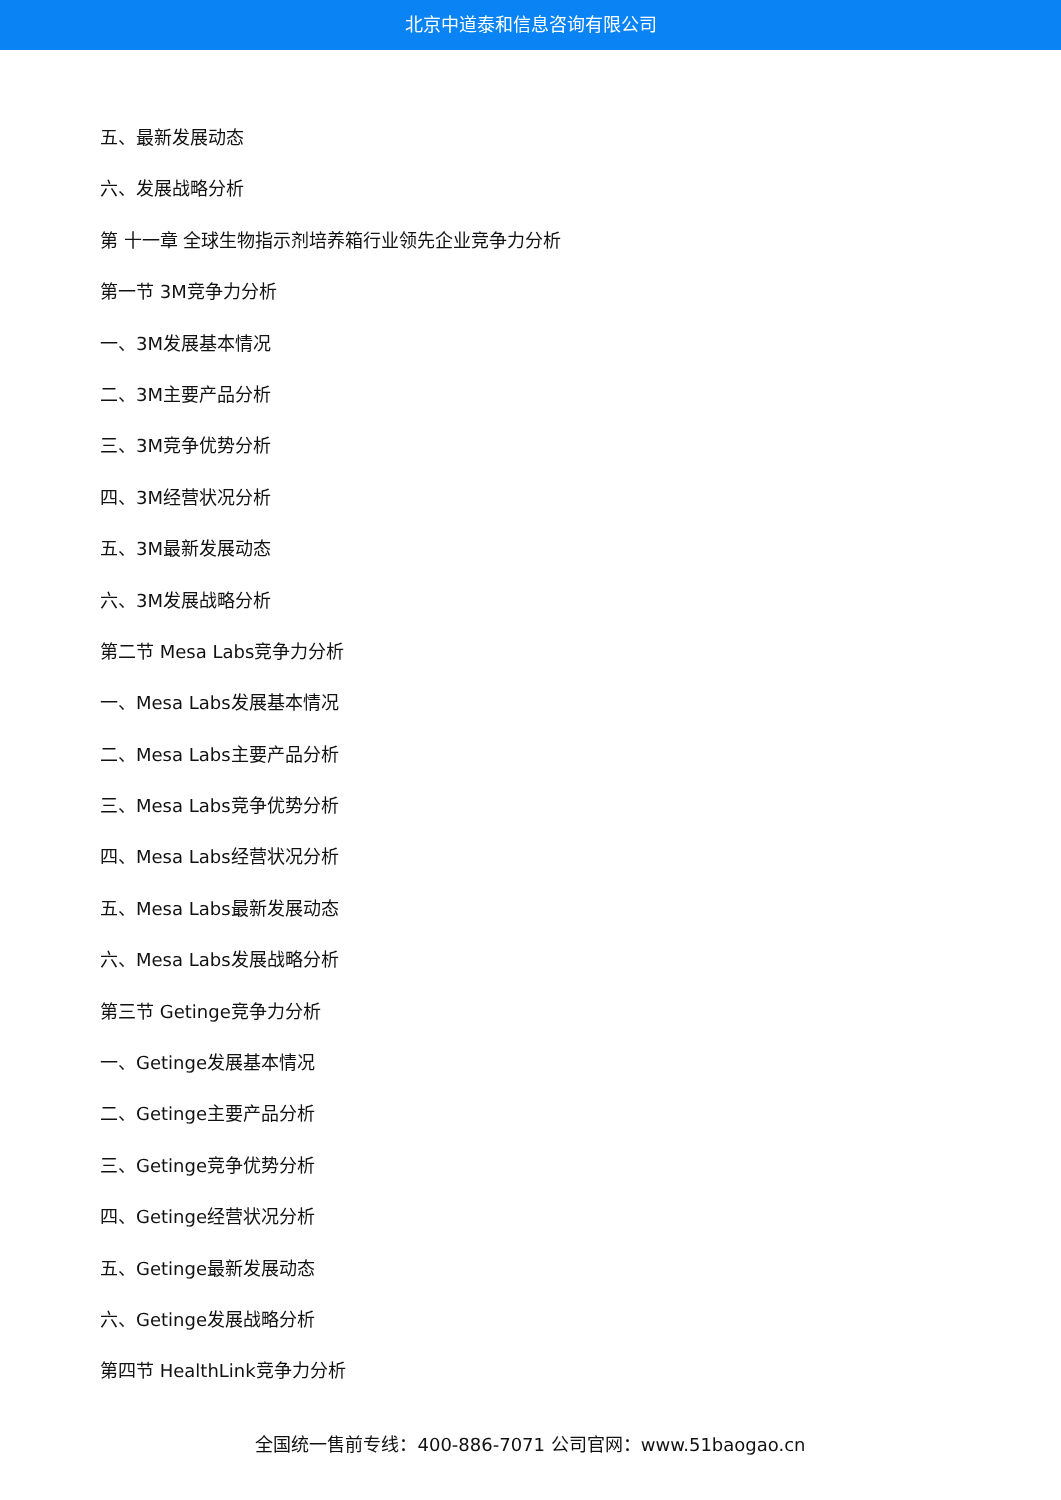北京中道泰和信息咨询有限公司
五、最新发展动态
六、发展战略分析
第 十一章 全球生物指示剂培养箱行业领先企业竞争力分析
第一节 3M竞争力分析
一、3M发展基本情况
二、3M主要产品分析
三、3M竞争优势分析
四、3M经营状况分析
五、3M最新发展动态
六、3M发展战略分析
第二节 Mesa Labs竞争力分析
一、Mesa Labs发展基本情况
二、Mesa Labs主要产品分析
三、Mesa Labs竞争优势分析
四、Mesa Labs经营状况分析
五、Mesa Labs最新发展动态
六、Mesa Labs发展战略分析
第三节 Getinge竞争力分析
一、Getinge发展基本情况
二、Getinge主要产品分析
三、Getinge竞争优势分析
四、Getinge经营状况分析
五、Getinge最新发展动态
六、Getinge发展战略分析
第四节 HealthLink竞争力分析
全国统一售前专线：400-886-7071 公司官网：www.51baogao.cn